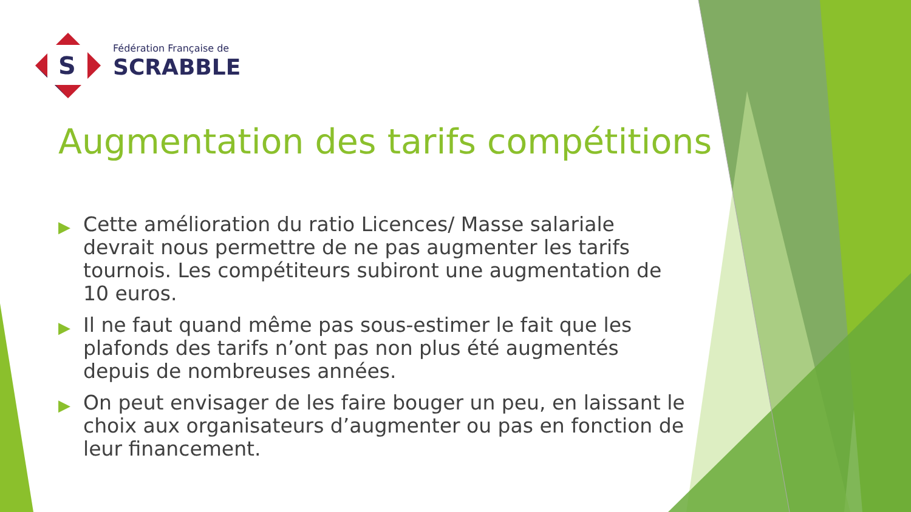S
Fédération Française de
SCRABBLE
Augmentation des tarifs compétitions
▶ Cette amélioration du ratio Licences/ Masse salariale devrait nous permettre de ne pas augmenter les tarifs tournois. Les compétiteurs subiront une augmentation de 10 euros.
▶ Il ne faut quand même pas sous-estimer le fait que les plafonds des tarifs n’ont pas non plus été augmentés depuis de nombreuses années.
▶ On peut envisager de les faire bouger un peu, en laissant le choix aux organisateurs d’augmenter ou pas en fonction de leur financement.